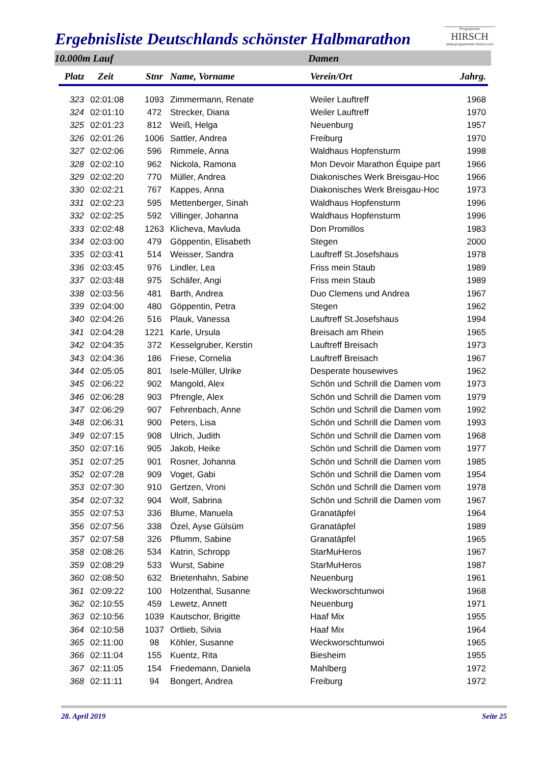Ergebnisliste Deutschlands schönster Halbmarathon
Programmier
HIRSCH
www.programmier-hirsch.com
10.000m Lauf Damen
| Platz | Zeit | Stnr | Name, Vorname | Verein/Ort | Jahrg. |
| --- | --- | --- | --- | --- | --- |
| 323 | 02:01:08 | 1093 | Zimmermann, Renate | Weiler Lauftreff | 1968 |
| 324 | 02:01:10 | 472 | Strecker, Diana | Weiler Lauftreff | 1970 |
| 325 | 02:01:23 | 812 | Weiß, Helga | Neuenburg | 1957 |
| 326 | 02:01:26 | 1006 | Sattler, Andrea | Freiburg | 1970 |
| 327 | 02:02:06 | 596 | Rimmele, Anna | Waldhaus Hopfensturm | 1998 |
| 328 | 02:02:10 | 962 | Nickola, Ramona | Mon Devoir Marathon Équipe part | 1966 |
| 329 | 02:02:20 | 770 | Müller, Andrea | Diakonisches Werk Breisgau-Hoc | 1966 |
| 330 | 02:02:21 | 767 | Kappes, Anna | Diakonisches Werk Breisgau-Hoc | 1973 |
| 331 | 02:02:23 | 595 | Mettenberger, Sinah | Waldhaus Hopfensturm | 1996 |
| 332 | 02:02:25 | 592 | Villinger, Johanna | Waldhaus Hopfensturm | 1996 |
| 333 | 02:02:48 | 1263 | Klicheva, Mavluda | Don Promillos | 1983 |
| 334 | 02:03:00 | 479 | Göppentin, Elisabeth | Stegen | 2000 |
| 335 | 02:03:41 | 514 | Weisser, Sandra | Lauftreff St.Josefshaus | 1978 |
| 336 | 02:03:45 | 976 | Lindler, Lea | Friss mein Staub | 1989 |
| 337 | 02:03:48 | 975 | Schäfer, Angi | Friss mein Staub | 1989 |
| 338 | 02:03:56 | 481 | Barth, Andrea | Duo Clemens und Andrea | 1967 |
| 339 | 02:04:00 | 480 | Göppentin, Petra | Stegen | 1962 |
| 340 | 02:04:26 | 516 | Plauk, Vanessa | Lauftreff St.Josefshaus | 1994 |
| 341 | 02:04:28 | 1221 | Karle, Ursula | Breisach am Rhein | 1965 |
| 342 | 02:04:35 | 372 | Kesselgruber, Kerstin | Lauftreff Breisach | 1973 |
| 343 | 02:04:36 | 186 | Friese, Cornelia | Lauftreff Breisach | 1967 |
| 344 | 02:05:05 | 801 | Isele-Müller, Ulrike | Desperate housewives | 1962 |
| 345 | 02:06:22 | 902 | Mangold, Alex | Schön und Schrill die Damen vom | 1973 |
| 346 | 02:06:28 | 903 | Pfrengle, Alex | Schön und Schrill die Damen vom | 1979 |
| 347 | 02:06:29 | 907 | Fehrenbach, Anne | Schön und Schrill die Damen vom | 1992 |
| 348 | 02:06:31 | 900 | Peters, Lisa | Schön und Schrill die Damen vom | 1993 |
| 349 | 02:07:15 | 908 | Ulrich, Judith | Schön und Schrill die Damen vom | 1968 |
| 350 | 02:07:16 | 905 | Jakob, Heike | Schön und Schrill die Damen vom | 1977 |
| 351 | 02:07:25 | 901 | Rosner, Johanna | Schön und Schrill die Damen vom | 1985 |
| 352 | 02:07:28 | 909 | Voget, Gabi | Schön und Schrill die Damen vom | 1954 |
| 353 | 02:07:30 | 910 | Gertzen, Vroni | Schön und Schrill die Damen vom | 1978 |
| 354 | 02:07:32 | 904 | Wolf, Sabrina | Schön und Schrill die Damen vom | 1967 |
| 355 | 02:07:53 | 336 | Blume, Manuela | Granatäpfel | 1964 |
| 356 | 02:07:56 | 338 | Özel, Ayse Gülsüm | Granatäpfel | 1989 |
| 357 | 02:07:58 | 326 | Pflumm, Sabine | Granatäpfel | 1965 |
| 358 | 02:08:26 | 534 | Katrin, Schropp | StarMuHeros | 1967 |
| 359 | 02:08:29 | 533 | Wurst, Sabine | StarMuHeros | 1987 |
| 360 | 02:08:50 | 632 | Brietenhahn, Sabine | Neuenburg | 1961 |
| 361 | 02:09:22 | 100 | Holzenthal, Susanne | Weckworschtunwoi | 1968 |
| 362 | 02:10:55 | 459 | Lewetz, Annett | Neuenburg | 1971 |
| 363 | 02:10:56 | 1039 | Kautschor, Brigitte | Haaf Mix | 1955 |
| 364 | 02:10:58 | 1037 | Ortlieb, Silvia | Haaf Mix | 1964 |
| 365 | 02:11:00 | 98 | Köhler, Susanne | Weckworschtunwoi | 1965 |
| 366 | 02:11:04 | 155 | Kuentz, Rita | Biesheim | 1955 |
| 367 | 02:11:05 | 154 | Friedemann, Daniela | Mahlberg | 1972 |
| 368 | 02:11:11 | 94 | Bongert, Andrea | Freiburg | 1972 |
28. April 2019 Seite 25